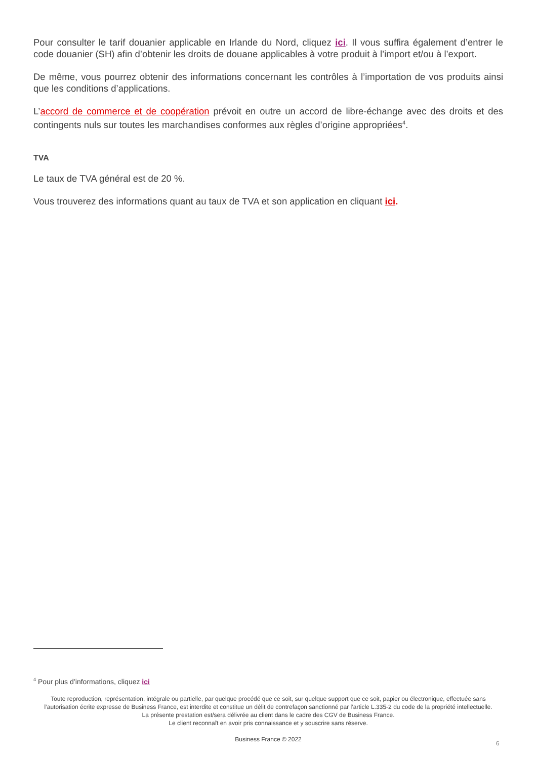Pour consulter le tarif douanier applicable en Irlande du Nord, cliquez ici. Il vous suffira également d’entrer le code douanier (SH) afin d’obtenir les droits de douane applicables à votre produit à l’import et/ou à l’export.
De même, vous pourrez obtenir des informations concernant les contrôles à l’importation de vos produits ainsi que les conditions d’applications.
L’accord de commerce et de coopération prévoit en outre un accord de libre-échange avec des droits et des contingents nuls sur toutes les marchandises conformes aux règles d’origine appropriées<sup>4</sup>.
TVA
Le taux de TVA général est de 20 %.
Vous trouverez des informations quant au taux de TVA et son application en cliquant ici.
<sup>4</sup> Pour plus d’informations, cliquez ici
Toute reproduction, représentation, intégrale ou partielle, par quelque procédé que ce soit, sur quelque support que ce soit, papier ou électronique, effectuée sans l’autorisation écrite expresse de Business France, est interdite et constitue un délit de contrefaçon sanctionné par l’article L.335-2 du code de la propriété intellectuelle.
La présente prestation est/sera délivrée au client dans le cadre des CGV de Business France.
Le client reconnaît en avoir pris connaissance et y souscrire sans réserve.
Business France © 2022
6